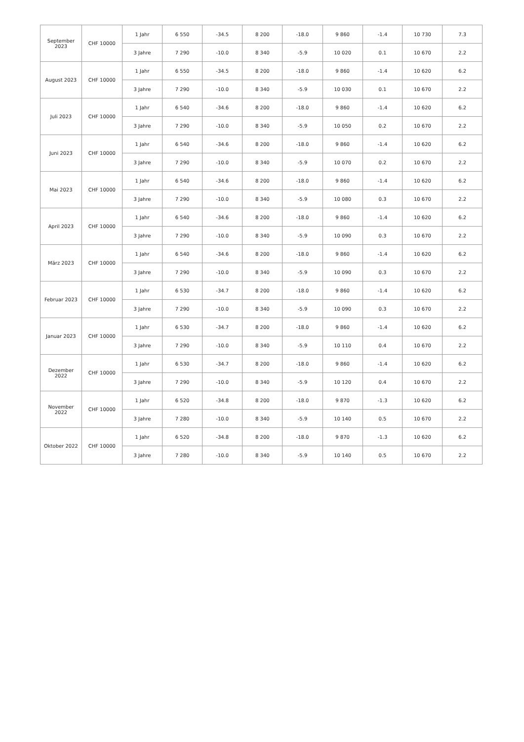| September 2023 | CHF 10000 | 1 Jahr | 6 550 | -34.5 | 8 200 | -18.0 | 9 860 | -1.4 | 10 730 | 7.3 |
| | | 3 Jahre | 7 290 | -10.0 | 8 340 | -5.9 | 10 020 | 0.1 | 10 670 | 2.2 |
| August 2023 | CHF 10000 | 1 Jahr | 6 550 | -34.5 | 8 200 | -18.0 | 9 860 | -1.4 | 10 620 | 6.2 |
| | | 3 Jahre | 7 290 | -10.0 | 8 340 | -5.9 | 10 030 | 0.1 | 10 670 | 2.2 |
| Juli 2023 | CHF 10000 | 1 Jahr | 6 540 | -34.6 | 8 200 | -18.0 | 9 860 | -1.4 | 10 620 | 6.2 |
| | | 3 Jahre | 7 290 | -10.0 | 8 340 | -5.9 | 10 050 | 0.2 | 10 670 | 2.2 |
| Juni 2023 | CHF 10000 | 1 Jahr | 6 540 | -34.6 | 8 200 | -18.0 | 9 860 | -1.4 | 10 620 | 6.2 |
| | | 3 Jahre | 7 290 | -10.0 | 8 340 | -5.9 | 10 070 | 0.2 | 10 670 | 2.2 |
| Mai 2023 | CHF 10000 | 1 Jahr | 6 540 | -34.6 | 8 200 | -18.0 | 9 860 | -1.4 | 10 620 | 6.2 |
| | | 3 Jahre | 7 290 | -10.0 | 8 340 | -5.9 | 10 080 | 0.3 | 10 670 | 2.2 |
| April 2023 | CHF 10000 | 1 Jahr | 6 540 | -34.6 | 8 200 | -18.0 | 9 860 | -1.4 | 10 620 | 6.2 |
| | | 3 Jahre | 7 290 | -10.0 | 8 340 | -5.9 | 10 090 | 0.3 | 10 670 | 2.2 |
| März 2023 | CHF 10000 | 1 Jahr | 6 540 | -34.6 | 8 200 | -18.0 | 9 860 | -1.4 | 10 620 | 6.2 |
| | | 3 Jahre | 7 290 | -10.0 | 8 340 | -5.9 | 10 090 | 0.3 | 10 670 | 2.2 |
| Februar 2023 | CHF 10000 | 1 Jahr | 6 530 | -34.7 | 8 200 | -18.0 | 9 860 | -1.4 | 10 620 | 6.2 |
| | | 3 Jahre | 7 290 | -10.0 | 8 340 | -5.9 | 10 090 | 0.3 | 10 670 | 2.2 |
| Januar 2023 | CHF 10000 | 1 Jahr | 6 530 | -34.7 | 8 200 | -18.0 | 9 860 | -1.4 | 10 620 | 6.2 |
| | | 3 Jahre | 7 290 | -10.0 | 8 340 | -5.9 | 10 110 | 0.4 | 10 670 | 2.2 |
| Dezember 2022 | CHF 10000 | 1 Jahr | 6 530 | -34.7 | 8 200 | -18.0 | 9 860 | -1.4 | 10 620 | 6.2 |
| | | 3 Jahre | 7 290 | -10.0 | 8 340 | -5.9 | 10 120 | 0.4 | 10 670 | 2.2 |
| November 2022 | CHF 10000 | 1 Jahr | 6 520 | -34.8 | 8 200 | -18.0 | 9 870 | -1.3 | 10 620 | 6.2 |
| | | 3 Jahre | 7 280 | -10.0 | 8 340 | -5.9 | 10 140 | 0.5 | 10 670 | 2.2 |
| Oktober 2022 | CHF 10000 | 1 Jahr | 6 520 | -34.8 | 8 200 | -18.0 | 9 870 | -1.3 | 10 620 | 6.2 |
| | | 3 Jahre | 7 280 | -10.0 | 8 340 | -5.9 | 10 140 | 0.5 | 10 670 | 2.2 |